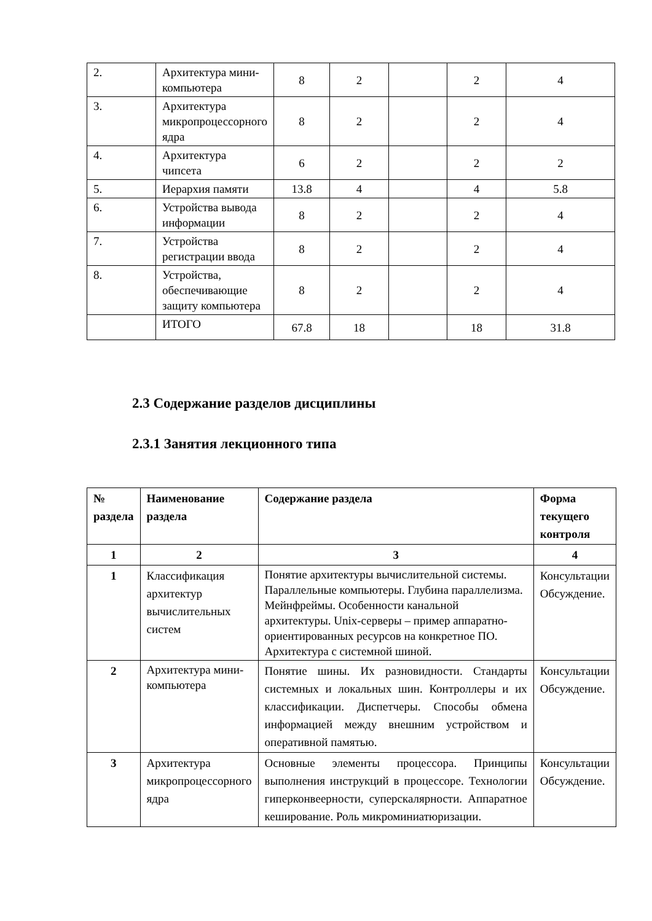| 2. | Архитектура мини-компьютера | 8 | 2 | | 2 | 4 |
| 3. | Архитектура микропроцессорного ядра | 8 | 2 | | 2 | 4 |
| 4. | Архитектура чипсета | 6 | 2 | | 2 | 2 |
| 5. | Иерархия памяти | 13.8 | 4 | | 4 | 5.8 |
| 6. | Устройства вывода информации | 8 | 2 | | 2 | 4 |
| 7. | Устройства регистрации ввода | 8 | 2 | | 2 | 4 |
| 8. | Устройства, обеспечивающие защиту компьютера | 8 | 2 | | 2 | 4 |
| | ИТОГО | 67.8 | 18 | | 18 | 31.8 |
2.3 Содержание разделов дисциплины
2.3.1 Занятия лекционного типа
| № раздела | Наименование раздела | Содержание раздела | Форма текущего контроля |
| --- | --- | --- | --- |
| 1 | 2 | 3 | 4 |
| 1 | Классификация архитектур вычислительных систем | Понятие архитектуры вычислительной системы. Параллельные компьютеры. Глубина параллелизма. Мейнфреймы. Особенности канальной архитектуры. Unix-серверы – пример аппаратно-ориентированных ресурсов на конкретное ПО. Архитектура с системной шиной. | Консультации Обсуждение. |
| 2 | Архитектура мини-компьютера | Понятие шины. Их разновидности. Стандарты системных и локальных шин. Контроллеры и их классификации. Диспетчеры. Способы обмена информацией между внешним устройством и оперативной памятью. | Консультации Обсуждение. |
| 3 | Архитектура микропроцессорного ядра | Основные элементы процессора. Принципы выполнения инструкций в процессоре. Технологии гиперконвеерности, суперскалярности. Аппаратное кеширование. Роль микроминиатюризации. | Консультации Обсуждение. |